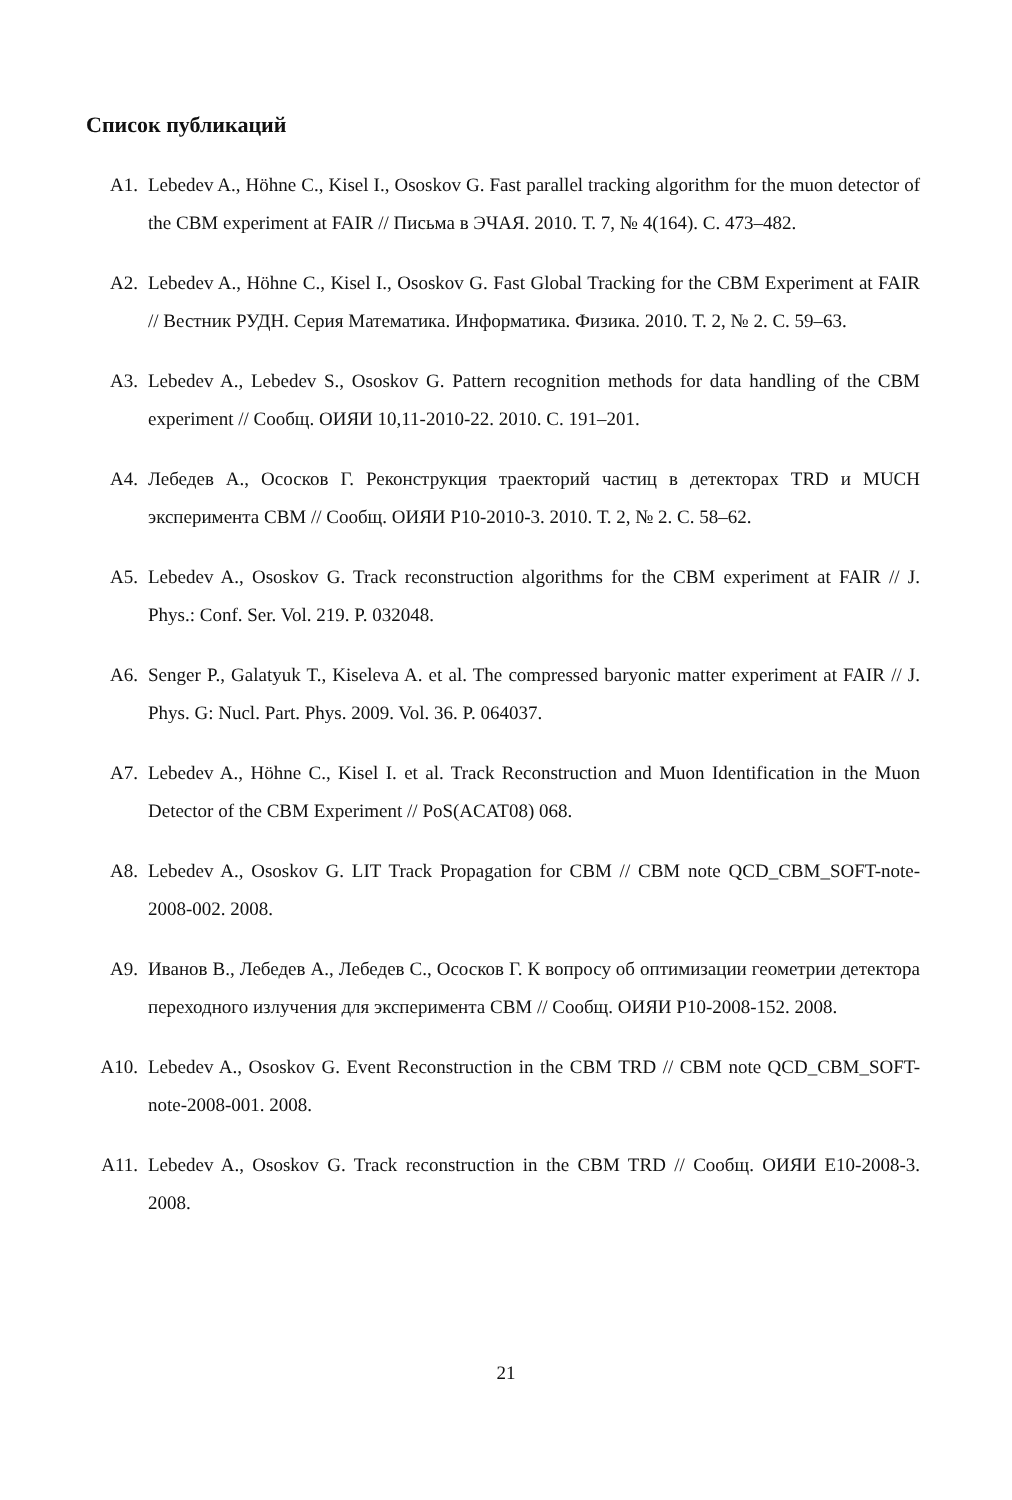Список публикаций
A1. Lebedev A., Höhne C., Kisel I., Ososkov G. Fast parallel tracking algorithm for the muon detector of the CBM experiment at FAIR // Письма в ЭЧАЯ. 2010. Т. 7, № 4(164). С. 473–482.
A2. Lebedev A., Höhne C., Kisel I., Ososkov G. Fast Global Tracking for the CBM Experiment at FAIR // Вестник РУДН. Серия Математика. Информатика. Физика. 2010. Т. 2, № 2. С. 59–63.
A3. Lebedev A., Lebedev S., Ososkov G. Pattern recognition methods for data handling of the CBM experiment // Сообщ. ОИЯИ 10,11-2010-22. 2010. С. 191–201.
A4. Лебедев А., Ососков Г. Реконструкция траекторий частиц в детекторах TRD и MUCH эксперимента CBM // Сообщ. ОИЯИ Р10-2010-3. 2010. Т. 2, № 2. С. 58–62.
A5. Lebedev A., Ososkov G. Track reconstruction algorithms for the CBM experiment at FAIR // J. Phys.: Conf. Ser. Vol. 219. P. 032048.
A6. Senger P., Galatyuk T., Kiseleva A. et al. The compressed baryonic matter experiment at FAIR // J. Phys. G: Nucl. Part. Phys. 2009. Vol. 36. P. 064037.
A7. Lebedev A., Höhne C., Kisel I. et al. Track Reconstruction and Muon Identification in the Muon Detector of the CBM Experiment // PoS(ACAT08) 068.
A8. Lebedev A., Ososkov G. LIT Track Propagation for CBM // CBM note QCD_CBM_SOFT-note-2008-002. 2008.
A9. Иванов В., Лебедев А., Лебедев С., Ососков Г. К вопросу об оптимизации геометрии детектора переходного излучения для эксперимента CBM // Сообщ. ОИЯИ Р10-2008-152. 2008.
A10. Lebedev A., Ososkov G. Event Reconstruction in the CBM TRD // CBM note QCD_CBM_SOFT-note-2008-001. 2008.
A11. Lebedev A., Ososkov G. Track reconstruction in the CBM TRD // Сообщ. ОИЯИ E10-2008-3. 2008.
21